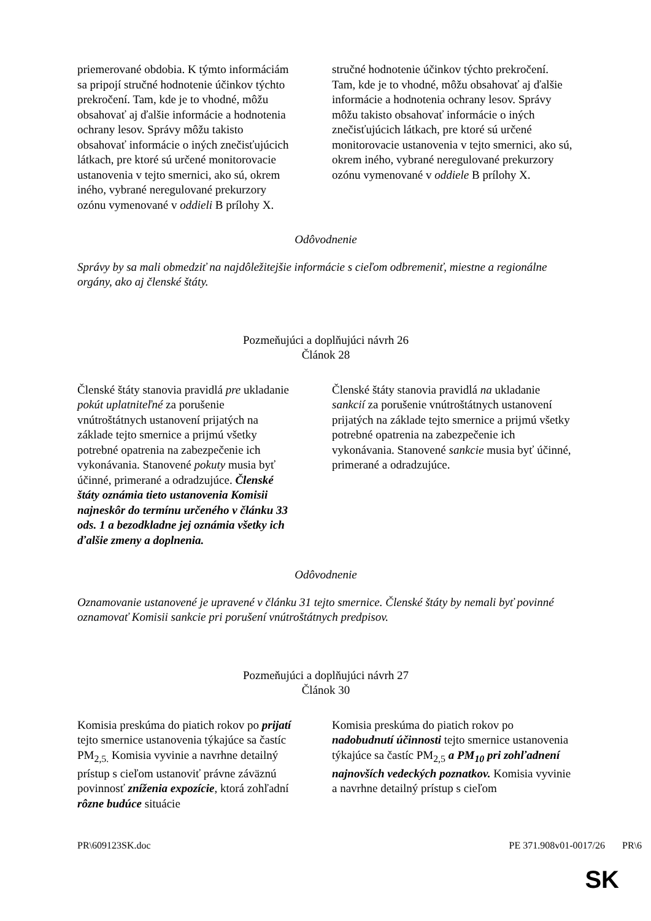| priemerované obdobia. K týmto informáciám sa pripojí stručné hodnotenie účinkov týchto prekročení. Tam, kde je to vhodné, môžu obsahovať aj ďalšie informácie a hodnotenia ochrany lesov. Správy môžu takisto obsahovať informácie o iných znečisťujúcich látkach, pre ktoré sú určené monitorovacie ustanovenia v tejto smernici, ako sú, okrem iného, vybrané neregulované prekurzory ozónu vymenované v oddieli B prílohy X. | stručné hodnotenie účinkov týchto prekročení. Tam, kde je to vhodné, môžu obsahovať aj ďalšie informácie a hodnotenia ochrany lesov. Správy môžu takisto obsahovať informácie o iných znečisťujúcich látkach, pre ktoré sú určené monitorovacie ustanovenia v tejto smernici, ako sú, okrem iného, vybrané neregulované prekurzory ozónu vymenované v oddiele B prílohy X. |
Odôvodnenie
Správy by sa mali obmedziť na najdôležitejšie informácie s cieľom odbremeniť, miestne a regionálne orgány, ako aj členské štáty.
Pozmeňujúci a doplňujúci návrh 26
Článok 28
| Členské štáty stanovia pravidlá pre ukladanie pokút uplatniteľné za porušenie vnútroštátnych ustanovení prijatých na základe tejto smernice a prijmú všetky potrebné opatrenia na zabezpečenie ich vykonávania. Stanovené pokuty musia byť účinné, primerané a odradzujúce. Členské štáty oznámia tieto ustanovenia Komisii najneskôr do termínu určeného v článku 33 ods. 1 a bezodkladne jej oznámia všetky ich ďalšie zmeny a doplnenia. | Členské štáty stanovia pravidlá na ukladanie sankcií za porušenie vnútroštátnych ustanovení prijatých na základe tejto smernice a prijmú všetky potrebné opatrenia na zabezpečenie ich vykonávania. Stanovené sankcie musia byť účinné, primerané a odradzujúce. |
Odôvodnenie
Oznamovanie ustanovené je upravené v článku 31 tejto smernice. Členské štáty by nemali byť povinné oznamovať Komisii sankcie pri porušení vnútroštátnych predpisov.
Pozmeňujúci a doplňujúci návrh 27
Článok 30
| Komisia preskúma do piatich rokov po prijatí tejto smernice ustanovenia týkajúce sa častíc PM<sub>2,5.</sub> Komisia vyvinie a navrhne detailný prístup s cieľom ustanoviť právne záväznú povinnosť zníženia expozície , ktorá zohľadní rôzne budúce situácie | Komisia preskúma do piatich rokov po nadobudnutí účinnosti tejto smernice ustanovenia týkajúce sa častíc PM<sub>2,5</sub> a PM<sub>10</sub> pri zohľadnení najnovších vedeckých poznatkov. Komisia vyvinie a navrhne detailný prístup s cieľom |
PR\609123SK.doc PE 371.908v01-0017/26 PR\6
SK